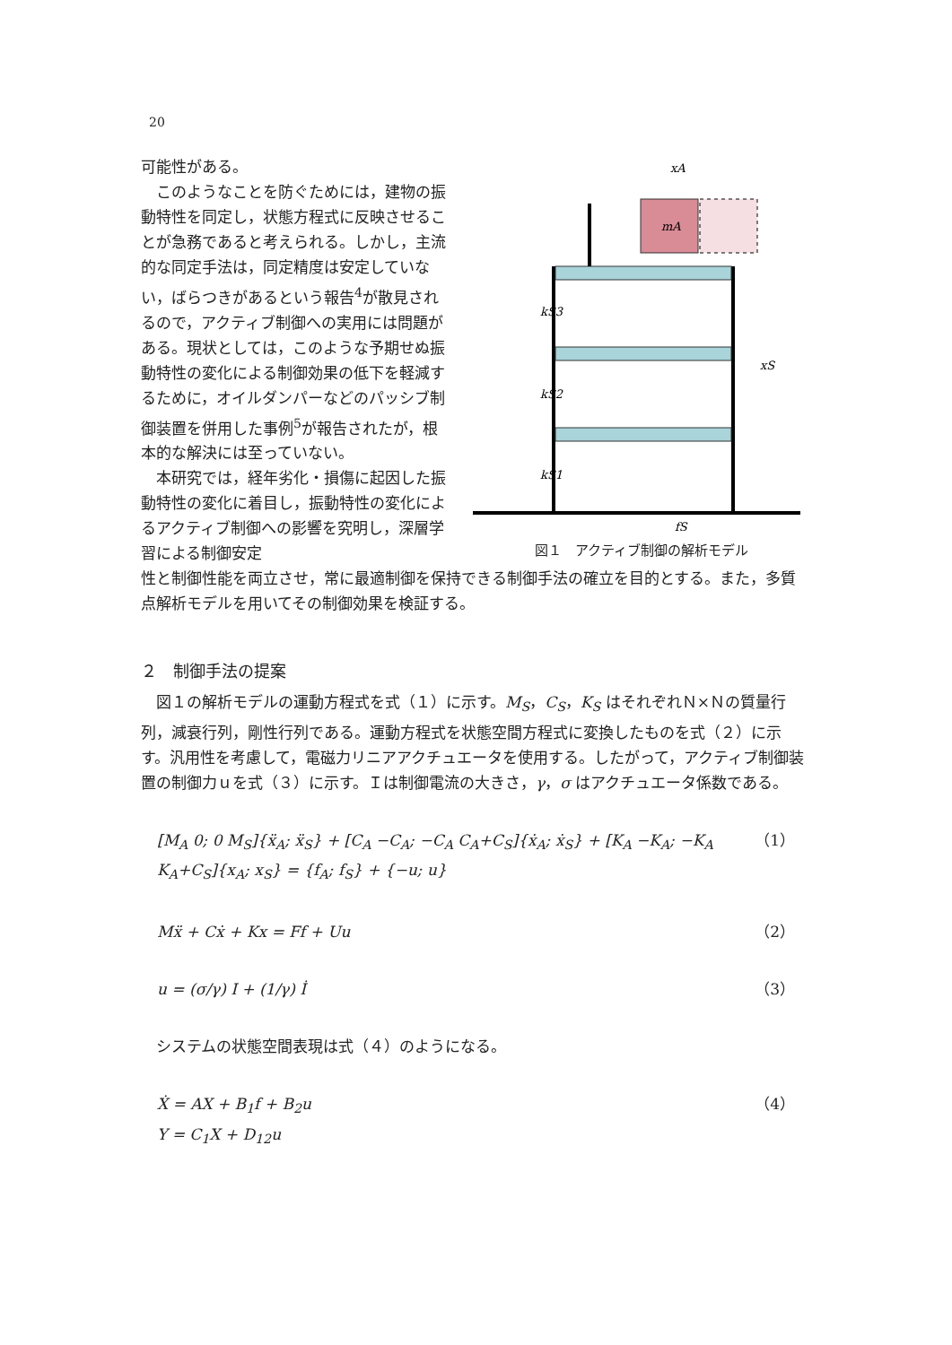20
mA
kS3
kS2
kS1
xS
xA
fS
図１　アクティブ制御の解析モデル
可能性がある。
このようなことを防ぐためには，建物の振動特性を同定し，状態方程式に反映させることが急務であると考えられる。しかし，主流的な同定手法は，同定精度は安定していない，ばらつきがあるという報告<sup>4</sup>が散見されるので，アクティブ制御への実用には問題がある。現状としては，このような予期せぬ振動特性の変化による制御効果の低下を軽減するために，オイルダンパーなどのパッシブ制御装置を併用した事例<sup>5</sup>が報告されたが，根本的な解決には至っていない。
本研究では，経年劣化・損傷に起因した振動特性の変化に着目し，振動特性の変化によるアクティブ制御への影響を究明し，深層学習による制御安定
性と制御性能を両立させ，常に最適制御を保持できる制御手法の確立を目的とする。また，多質点解析モデルを用いてその制御効果を検証する。
２　制御手法の提案
図１の解析モデルの運動方程式を式（１）に示す。M<sub>S</sub>，C<sub>S</sub>，K<sub>S</sub> はそれぞれＮ×Ｎの質量行列，減衰行列，剛性行列である。運動方程式を状態空間方程式に変換したものを式（２）に示す。汎用性を考慮して，電磁力リニアアクチュエータを使用する。したがって，アクティブ制御装置の制御力ｕを式（３）に示す。Ｉは制御電流の大きさ，γ，σ はアクチュエータ係数である。
[M<sub>A</sub> 0; 0 M<sub>S</sub>]{ẍ<sub>A</sub>; ẍ<sub>S</sub>} + [C<sub>A</sub> −C<sub>A</sub>; −C<sub>A</sub> C<sub>A</sub>+C<sub>S</sub>]{ẋ<sub>A</sub>; ẋ<sub>S</sub>} + [K<sub>A</sub> −K<sub>A</sub>; −K<sub>A</sub> K<sub>A</sub>+C<sub>S</sub>]{x<sub>A</sub>; x<sub>S</sub>} = {f<sub>A</sub>; f<sub>S</sub>} + {−u; u} （1）
Mẍ + Cẋ + Kx = Ff + Uu （2）
u = (σ/γ) I + (1/γ) İ （3）
システムの状態空間表現は式（４）のようになる。
Ẋ = AX + B<sub>1</sub>f + B<sub>2</sub>u
Y = C<sub>1</sub>X + D<sub>12</sub>u （4）